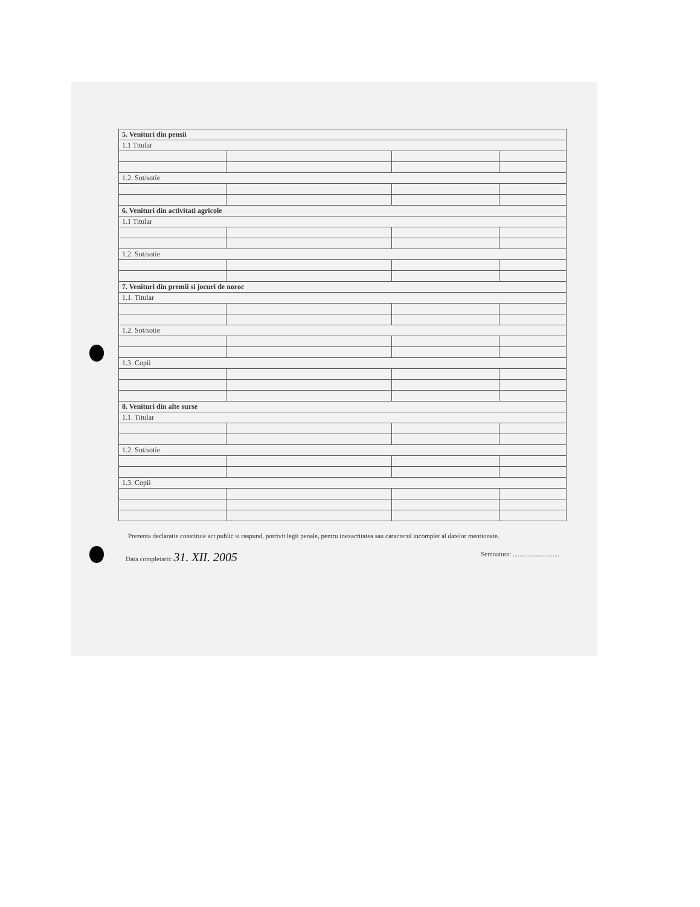| 5. Venituri din pensii | | | |
| 1.1 Titular | | | |
| 1.2. Sot/sotie | | | |
| 6. Venituri din activitati agricole | | | |
| 1.1 Titular | | | |
| 1.2. Sot/sotie | | | |
| 7. Venituri din premii si jocuri de noroc | | | |
| 1.1. Titular | | | |
| 1.2. Sot/sotie | | | |
| 1.3. Copii | | | |
| 8. Venituri din alte surse | | | |
| 1.1. Titular | | | |
| 1.2. Sot/sotie | | | |
| 1.3. Copii | | | |
Prezenta declaratie constituie act public si raspund, potrivit legii penale, pentru inexactitatea sau caracterul incomplet al datelor mentionate.
Data completarii: 31. XII. 2005
Semnatura: ............................